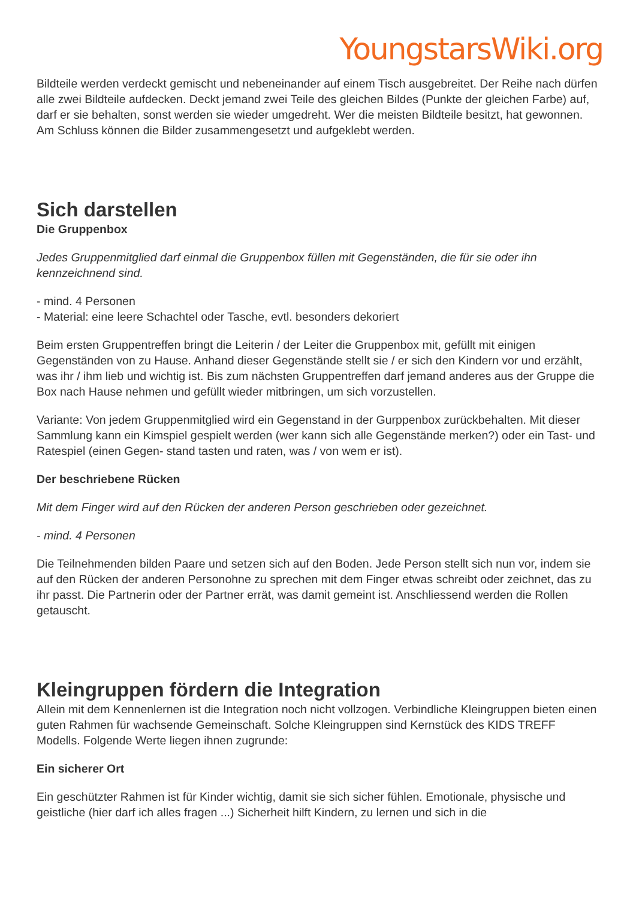YoungstarsWiki.org
Bildteile werden verdeckt gemischt und nebeneinander auf einem Tisch ausgebreitet. Der Reihe nach dürfen alle zwei Bildteile aufdecken. Deckt jemand zwei Teile des gleichen Bildes (Punkte der gleichen Farbe) auf, darf er sie behalten, sonst werden sie wieder umgedreht. Wer die meisten Bildteile besitzt, hat gewonnen. Am Schluss können die Bilder zusammengesetzt und aufgeklebt werden.
Sich darstellen
Die Gruppenbox
Jedes Gruppenmitglied darf einmal die Gruppenbox füllen mit Gegenständen, die für sie oder ihn kennzeichnend sind.
- mind. 4 Personen
- Material: eine leere Schachtel oder Tasche, evtl. besonders dekoriert
Beim ersten Gruppentreffen bringt die Leiterin / der Leiter die Gruppenbox mit, gefüllt mit einigen Gegenständen von zu Hause. Anhand dieser Gegenstände stellt sie / er sich den Kindern vor und erzählt, was ihr / ihm lieb und wichtig ist. Bis zum nächsten Gruppentreffen darf jemand anderes aus der Gruppe die Box nach Hause nehmen und gefüllt wieder mitbringen, um sich vorzustellen.
Variante: Von jedem Gruppenmitglied wird ein Gegenstand in der Gurppenbox zurückbehalten. Mit dieser Sammlung kann ein Kimspiel gespielt werden (wer kann sich alle Gegenstände merken?) oder ein Tast- und Ratespiel (einen Gegen- stand tasten und raten, was / von wem er ist).
Der beschriebene Rücken
Mit dem Finger wird auf den Rücken der anderen Person geschrieben oder gezeichnet.
- mind. 4 Personen
Die Teilnehmenden bilden Paare und setzen sich auf den Boden. Jede Person stellt sich nun vor, indem sie auf den Rücken der anderen Personohne zu sprechen mit dem Finger etwas schreibt oder zeichnet, das zu ihr passt. Die Partnerin oder der Partner errät, was damit gemeint ist. Anschliessend werden die Rollen getauscht.
Kleingruppen fördern die Integration
Allein mit dem Kennenlernen ist die Integration noch nicht vollzogen. Verbindliche Kleingruppen bieten einen guten Rahmen für wachsende Gemeinschaft. Solche Kleingruppen sind Kernstück des KIDS TREFF Modells. Folgende Werte liegen ihnen zugrunde:
Ein sicherer Ort
Ein geschützter Rahmen ist für Kinder wichtig, damit sie sich sicher fühlen. Emotionale, physische und geistliche (hier darf ich alles fragen ...) Sicherheit hilft Kindern, zu lernen und sich in die